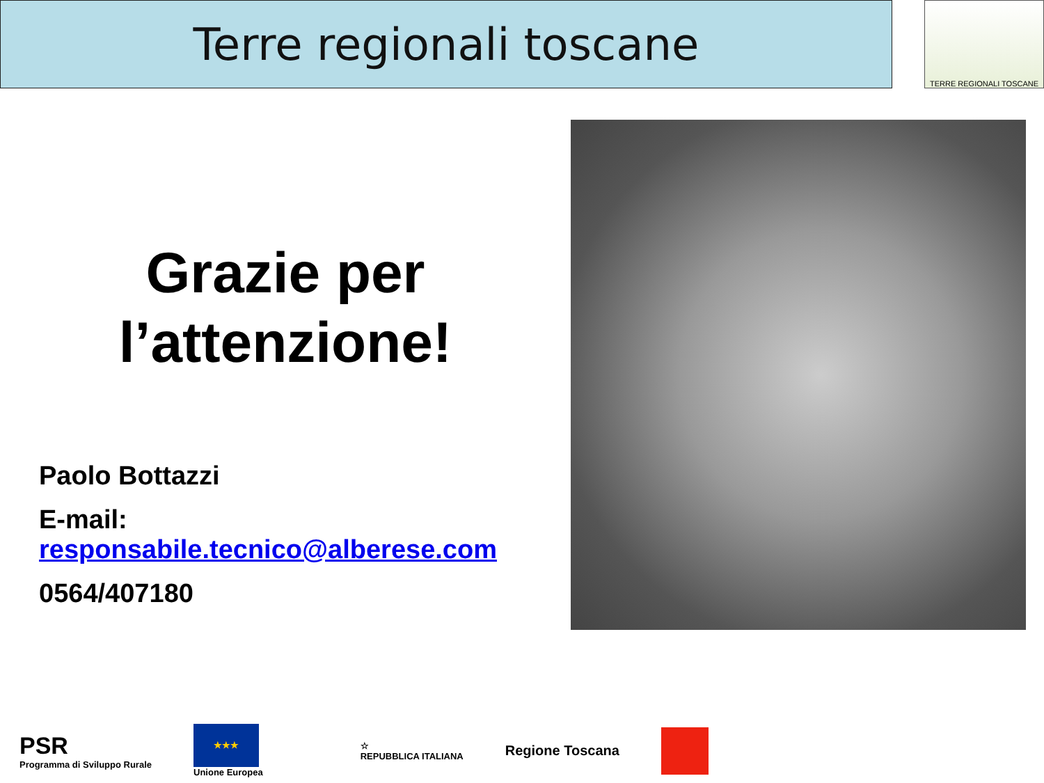Terre regionali toscane
TERRE REGIONALI TOSCANE
Grazie per
l’attenzione!
Paolo Bottazzi
E-mail:
responsabile.tecnico@alberese.com
0564/407180
PSR
Programma di Sviluppo Rurale
★★★
Unione Europea
☆
REPUBBLICA ITALIANA
Regione Toscana